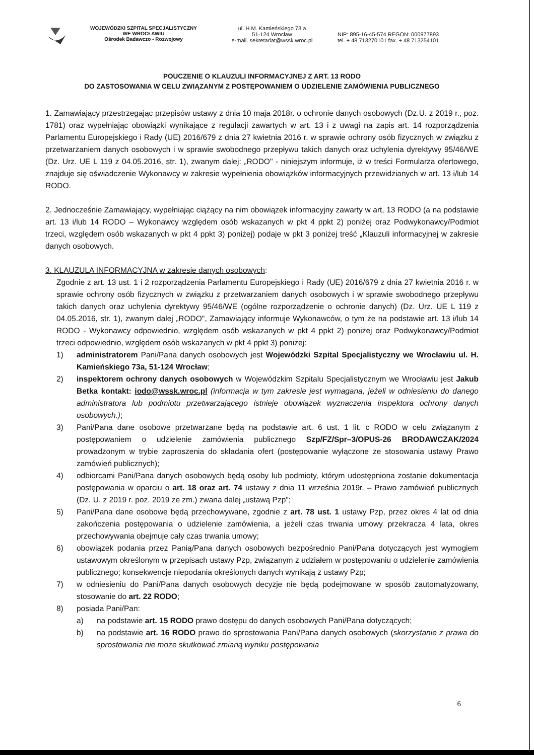WOJEWÓDZKI SZPITAL SPECJALISTYCZNY
WE WROCŁAWIU
Ośrodek Badawczo - Rozwojowy
ul. H.M. Kamieńskiego 73 a
51-124 Wrocław
e-mail. sekretariat@wssk.wroc.pl
NIP: 895-16-45-574 REGON: 000977893
tel. + 48 713270101 fax. + 48 713254101
POUCZENIE O KLAUZULI INFORMACYJNEJ Z ART. 13 RODO
DO ZASTOSOWANIA W CELU ZWIĄZANYM Z POSTĘPOWANIEM O UDZIELENIE ZAMÓWIENIA PUBLICZNEGO
1. Zamawiający przestrzegając przepisów ustawy z dnia 10 maja 2018r. o ochronie danych osobowych (Dz.U. z 2019 r., poz. 1781) oraz wypełniając obowiązki wynikające z regulacji zawartych w art. 13 i z uwagi na zapis art. 14 rozporządzenia Parlamentu Europejskiego i Rady (UE) 2016/679 z dnia 27 kwietnia 2016 r. w sprawie ochrony osób fizycznych w związku z przetwarzaniem danych osobowych i w sprawie swobodnego przepływu takich danych oraz uchylenia dyrektywy 95/46/WE (Dz. Urz. UE L 119 z 04.05.2016, str. 1), zwanym dalej: „RODO" - niniejszym informuje, iż w treści Formularza ofertowego, znajduje się oświadczenie Wykonawcy w zakresie wypełnienia obowiązków informacyjnych przewidzianych w art. 13 i/lub 14 RODO.
2. Jednocześnie Zamawiający, wypełniając ciążący na nim obowiązek informacyjny zawarty w art, 13 RODO (a na podstawie art. 13 i/lub 14 RODO – Wykonawcy względem osób wskazanych w pkt 4 ppkt 2) poniżej oraz Podwykonawcy/Podmiot trzeci, względem osób wskazanych w pkt 4 ppkt 3) poniżej) podaje w pkt 3 poniżej treść „Klauzuli informacyjnej w zakresie danych osobowych.
3. KLAUZULA INFORMACYJNA w zakresie danych osobowych:
Zgodnie z art. 13 ust. 1 i 2 rozporządzenia Parlamentu Europejskiego i Rady (UE) 2016/679 z dnia 27 kwietnia 2016 r. w sprawie ochrony osób fizycznych w związku z przetwarzaniem danych osobowych i w sprawie swobodnego przepływu takich danych oraz uchylenia dyrektywy 95/46/WE (ogólne rozporządzenie o ochronie danych) (Dz. Urz. UE L 119 z 04.05.2016, str. 1), zwanym dalej „RODO", Zamawiający informuje Wykonawców, o tym że na podstawie art. 13 i/lub 14 RODO - Wykonawcy odpowiednio, względem osób wskazanych w pkt 4 ppkt 2) poniżej oraz Podwykonawcy/Podmiot trzeci odpowiednio, względem osób wskazanych w pkt 4 ppkt 3) poniżej:
1) administratorem Pani/Pana danych osobowych jest Wojewódzki Szpital Specjalistyczny we Wrocławiu ul. H. Kamieńskiego 73a, 51-124 Wrocław;
2) inspektorem ochrony danych osobowych w Wojewódzkim Szpitalu Specjalistycznym we Wrocławiu jest Jakub Betka kontakt: iodo@wssk.wroc.pl (informacja w tym zakresie jest wymagana, jeżeli w odniesieniu do danego administratora lub podmiotu przetwarzającego istnieje obowiązek wyznaczenia inspektora ochrony danych osobowych.);
3) Pani/Pana dane osobowe przetwarzane będą na podstawie art. 6 ust. 1 lit. c RODO w celu związanym z postępowaniem o udzielenie zamówienia publicznego Szp/FZ/Spr–3/OPUS-26 BRODAWCZAK/2024 prowadzonym w trybie zaproszenia do składania ofert (postępowanie wyłączone ze stosowania ustawy Prawo zamówień publicznych);
4) odbiorcami Pani/Pana danych osobowych będą osoby lub podmioty, którym udostępniona zostanie dokumentacja postępowania w oparciu o art. 18 oraz art. 74 ustawy z dnia 11 września 2019r. – Prawo zamówień publicznych (Dz. U. z 2019 r. poz. 2019 ze zm.) zwana dalej „ustawą Pzp";
5) Pani/Pana dane osobowe będą przechowywane, zgodnie z art. 78 ust. 1 ustawy Pzp, przez okres 4 lat od dnia zakończenia postępowania o udzielenie zamówienia, a jeżeli czas trwania umowy przekracza 4 lata, okres przechowywania obejmuje cały czas trwania umowy;
6) obowiązek podania przez Panią/Pana danych osobowych bezpośrednio Pani/Pana dotyczących jest wymogiem ustawowym określonym w przepisach ustawy Pzp, związanym z udziałem w postępowaniu o udzielenie zamówienia publicznego; konsekwencje niepodania określonych danych wynikają z ustawy Pzp;
7) w odniesieniu do Pani/Pana danych osobowych decyzje nie będą podejmowane w sposób zautomatyzowany, stosowanie do art. 22 RODO;
8) posiada Pani/Pan:
a) na podstawie art. 15 RODO prawo dostępu do danych osobowych Pani/Pana dotyczących;
b) na podstawie art. 16 RODO prawo do sprostowania Pani/Pana danych osobowych (skorzystanie z prawa do sprostowania nie może skutkować zmianą wyniku postępowania
6